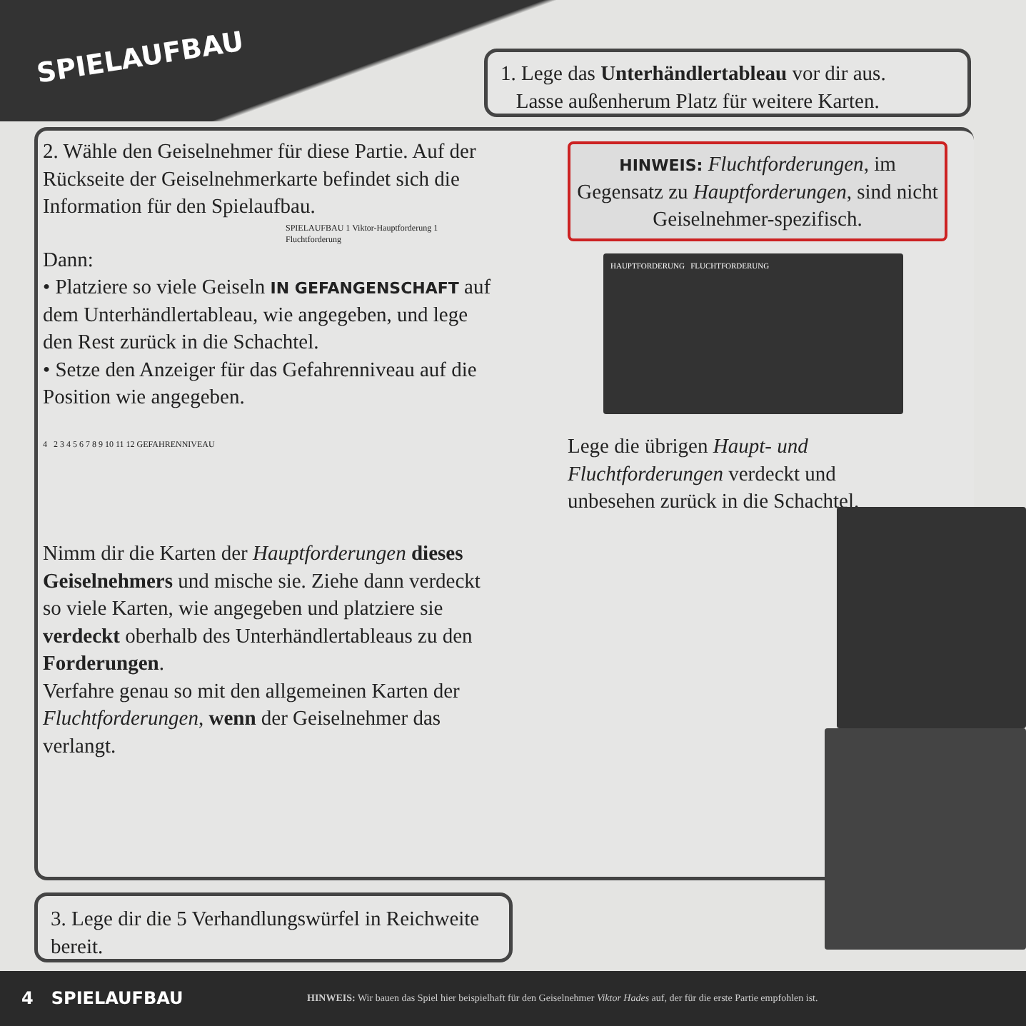SPIELAUFBAU
1. Lege das Unterhändlertableau vor dir aus.
Lasse außenherum Platz für weitere Karten.
2. Wähle den Geiselnehmer für diese Partie. Auf der Rückseite der Geiselnehmerkarte befindet sich die Information für den Spielaufbau.
SPIELAUFBAU 1 Viktor-Hauptforderung 1 Fluchtforderung
Dann:
• Platziere so viele Geiseln IN GEFANGENSCHAFT auf dem Unterhändlertableau, wie angegeben, und lege den Rest zurück in die Schachtel.
• Setze den Anzeiger für das Gefahrenniveau auf die Position wie angegeben.
4 2 3 4 5 6 7 8 9 10 11 12 GEFAHRENNIVEAU
Nimm dir die Karten der Hauptforderungen dieses Geiselnehmers und mische sie. Ziehe dann verdeckt so viele Karten, wie angegeben und platziere sie verdeckt oberhalb des Unterhändlertableaus zu den Forderungen.
Verfahre genau so mit den allgemeinen Karten der Fluchtforderungen, wenn der Geiselnehmer das verlangt.
HINWEIS: Fluchtforderungen, im Gegensatz zu Hauptforderungen, sind nicht Geiselnehmer-spezifisch.
HAUPTFORDERUNG FLUCHTFORDERUNG
Lege die übrigen Haupt- und Fluchtforderungen verdeckt und unbesehen zurück in die Schachtel.
3. Lege dir die 5 Verhandlungswürfel in Reichweite bereit.
4 SPIELAUFBAU HINWEIS: Wir bauen das Spiel hier beispielhaft für den Geiselnehmer Viktor Hades auf, der für die erste Partie empfohlen ist.